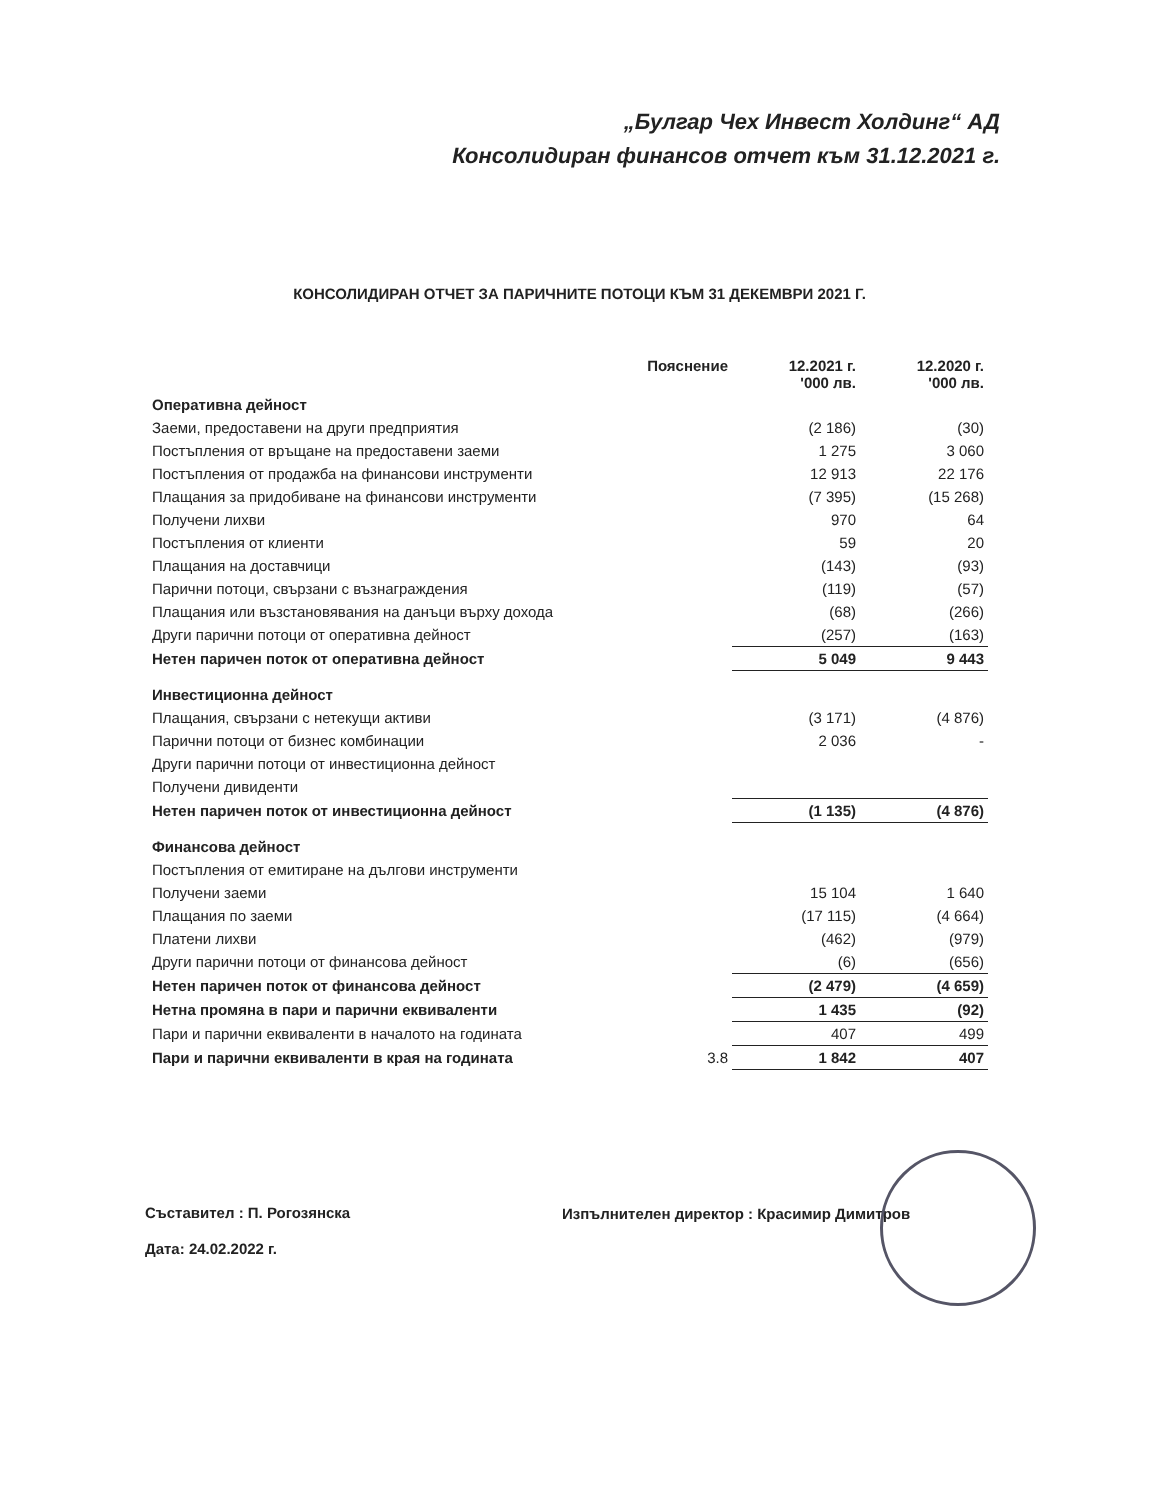„Булгар Чех Инвест Холдинг“ АД
Консолидиран финансов отчет към 31.12.2021 г.
КОНСОЛИДИРАН ОТЧЕТ ЗА ПАРИЧНИТЕ ПОТОЦИ КЪМ 31 ДЕКЕМВРИ 2021 Г.
| | Пояснение | 12.2021 г. '000 лв. | 12.2020 г. '000 лв. |
| --- | --- | --- | --- |
| Оперативна дейност | | | |
| Заеми, предоставени на други предприятия | | (2 186) | (30) |
| Постъпления от връщане на предоставени заеми | | 1 275 | 3 060 |
| Постъпления от продажба на финансови инструменти | | 12 913 | 22 176 |
| Плащания за придобиване на финансови инструменти | | (7 395) | (15 268) |
| Получени лихви | | 970 | 64 |
| Постъпления от клиенти | | 59 | 20 |
| Плащания на доставчици | | (143) | (93) |
| Парични потоци, свързани с възнаграждения | | (119) | (57) |
| Плащания или възстановявания на данъци върху дохода | | (68) | (266) |
| Други парични потоци от оперативна дейност | | (257) | (163) |
| Нетен паричен поток от оперативна дейност | | 5 049 | 9 443 |
| Инвестиционна дейност | | | |
| Плащания, свързани с нетекущи активи | | (3 171) | (4 876) |
| Парични потоци от бизнес комбинации | | 2 036 | - |
| Други парични потоци от инвестиционна дейност | | | |
| Получени дивиденти | | | |
| Нетен паричен поток от инвестиционна дейност | | (1 135) | (4 876) |
| Финансова дейност | | | |
| Постъпления от емитиране на дългови инструменти | | | |
| Получени заеми | | 15 104 | 1 640 |
| Плащания по заеми | | (17 115) | (4 664) |
| Платени лихви | | (462) | (979) |
| Други парични потоци от финансова дейност | | (6) | (656) |
| Нетен паричен поток от финансова дейност | | (2 479) | (4 659) |
| Нетна промяна в пари и парични еквиваленти | | 1 435 | (92) |
| Пари и парични еквиваленти в началото на годината | | 407 | 499 |
| Пари и парични еквиваленти в края на годината | 3.8 | 1 842 | 407 |
Съставител : П. Рогозянска
Дата: 24.02.2022 г.
Изпълнителен директор : Красимир Димитров